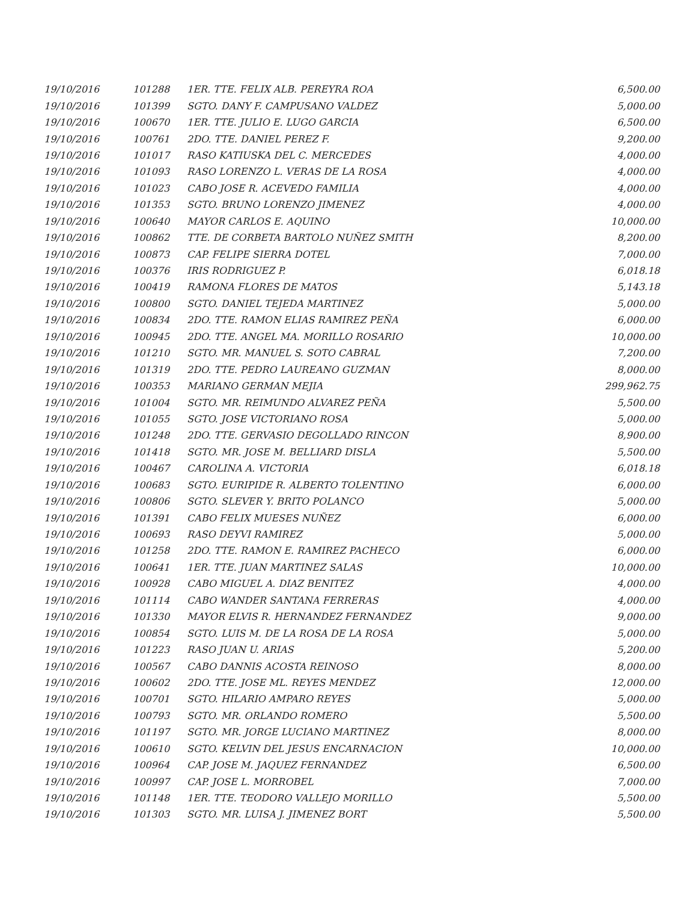| 19/10/2016 | 101288 | 1ER. TTE. FELIX ALB. PEREYRA ROA | 6,500.00 |
| 19/10/2016 | 101399 | SGTO. DANY F. CAMPUSANO VALDEZ | 5,000.00 |
| 19/10/2016 | 100670 | 1ER. TTE. JULIO E. LUGO GARCIA | 6,500.00 |
| 19/10/2016 | 100761 | 2DO. TTE. DANIEL PEREZ F. | 9,200.00 |
| 19/10/2016 | 101017 | RASO KATIUSKA DEL C. MERCEDES | 4,000.00 |
| 19/10/2016 | 101093 | RASO LORENZO L. VERAS DE LA ROSA | 4,000.00 |
| 19/10/2016 | 101023 | CABO JOSE R. ACEVEDO FAMILIA | 4,000.00 |
| 19/10/2016 | 101353 | SGTO. BRUNO LORENZO JIMENEZ | 4,000.00 |
| 19/10/2016 | 100640 | MAYOR CARLOS E. AQUINO | 10,000.00 |
| 19/10/2016 | 100862 | TTE. DE CORBETA BARTOLO NUÑEZ SMITH | 8,200.00 |
| 19/10/2016 | 100873 | CAP. FELIPE SIERRA DOTEL | 7,000.00 |
| 19/10/2016 | 100376 | IRIS RODRIGUEZ P. | 6,018.18 |
| 19/10/2016 | 100419 | RAMONA FLORES DE MATOS | 5,143.18 |
| 19/10/2016 | 100800 | SGTO. DANIEL TEJEDA MARTINEZ | 5,000.00 |
| 19/10/2016 | 100834 | 2DO. TTE. RAMON ELIAS RAMIREZ PEÑA | 6,000.00 |
| 19/10/2016 | 100945 | 2DO. TTE. ANGEL MA. MORILLO ROSARIO | 10,000.00 |
| 19/10/2016 | 101210 | SGTO. MR. MANUEL S. SOTO CABRAL | 7,200.00 |
| 19/10/2016 | 101319 | 2DO. TTE. PEDRO LAUREANO GUZMAN | 8,000.00 |
| 19/10/2016 | 100353 | MARIANO GERMAN MEJIA | 299,962.75 |
| 19/10/2016 | 101004 | SGTO. MR. REIMUNDO ALVAREZ PEÑA | 5,500.00 |
| 19/10/2016 | 101055 | SGTO. JOSE VICTORIANO ROSA | 5,000.00 |
| 19/10/2016 | 101248 | 2DO. TTE. GERVASIO DEGOLLADO RINCON | 8,900.00 |
| 19/10/2016 | 101418 | SGTO. MR. JOSE M. BELLIARD DISLA | 5,500.00 |
| 19/10/2016 | 100467 | CAROLINA A. VICTORIA | 6,018.18 |
| 19/10/2016 | 100683 | SGTO. EURIPIDE R. ALBERTO TOLENTINO | 6,000.00 |
| 19/10/2016 | 100806 | SGTO. SLEVER Y. BRITO POLANCO | 5,000.00 |
| 19/10/2016 | 101391 | CABO FELIX MUESES NUÑEZ | 6,000.00 |
| 19/10/2016 | 100693 | RASO DEYVI RAMIREZ | 5,000.00 |
| 19/10/2016 | 101258 | 2DO. TTE. RAMON E. RAMIREZ PACHECO | 6,000.00 |
| 19/10/2016 | 100641 | 1ER. TTE. JUAN MARTINEZ SALAS | 10,000.00 |
| 19/10/2016 | 100928 | CABO MIGUEL A. DIAZ BENITEZ | 4,000.00 |
| 19/10/2016 | 101114 | CABO WANDER SANTANA FERRERAS | 4,000.00 |
| 19/10/2016 | 101330 | MAYOR ELVIS R. HERNANDEZ FERNANDEZ | 9,000.00 |
| 19/10/2016 | 100854 | SGTO. LUIS M. DE LA ROSA DE LA ROSA | 5,000.00 |
| 19/10/2016 | 101223 | RASO JUAN U. ARIAS | 5,200.00 |
| 19/10/2016 | 100567 | CABO DANNIS ACOSTA REINOSO | 8,000.00 |
| 19/10/2016 | 100602 | 2DO. TTE. JOSE ML. REYES MENDEZ | 12,000.00 |
| 19/10/2016 | 100701 | SGTO. HILARIO AMPARO REYES | 5,000.00 |
| 19/10/2016 | 100793 | SGTO. MR. ORLANDO ROMERO | 5,500.00 |
| 19/10/2016 | 101197 | SGTO. MR. JORGE LUCIANO MARTINEZ | 8,000.00 |
| 19/10/2016 | 100610 | SGTO. KELVIN DEL JESUS ENCARNACION | 10,000.00 |
| 19/10/2016 | 100964 | CAP. JOSE M. JAQUEZ FERNANDEZ | 6,500.00 |
| 19/10/2016 | 100997 | CAP. JOSE L. MORROBEL | 7,000.00 |
| 19/10/2016 | 101148 | 1ER. TTE. TEODORO VALLEJO MORILLO | 5,500.00 |
| 19/10/2016 | 101303 | SGTO. MR. LUISA J. JIMENEZ BORT | 5,500.00 |